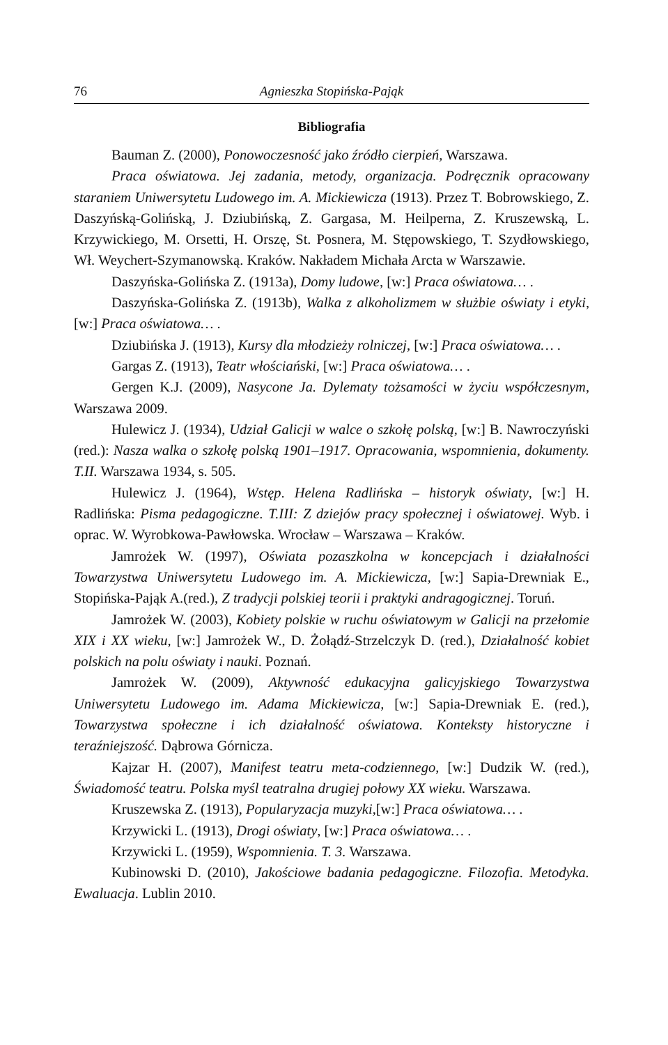76 Agnieszka Stopińska-Pająk
Bibliografia
Bauman Z. (2000), Ponowoczesność jako źródło cierpień, Warszawa.
Praca oświatowa. Jej zadania, metody, organizacja. Podręcznik opracowany staraniem Uniwersytetu Ludowego im. A. Mickiewicza (1913). Przez T. Bobrowskiego, Z. Daszyńską-Golińską, J. Dziubińską, Z. Gargasa, M. Heilperna, Z. Kruszewską, L. Krzywickiego, M. Orsetti, H. Orszę, St. Posnera, M. Stępowskiego, T. Szydłowskiego, Wł. Weychert-Szymanowską. Kraków. Nakładem Michała Arcta w Warszawie.
Daszyńska-Golińska Z. (1913a), Domy ludowe, [w:] Praca oświatowa… .
Daszyńska-Golińska Z. (1913b), Walka z alkoholizmem w służbie oświaty i etyki, [w:] Praca oświatowa… .
Dziubińska J. (1913), Kursy dla młodzieży rolniczej, [w:] Praca oświatowa… .
Gargas Z. (1913), Teatr włościański, [w:] Praca oświatowa… .
Gergen K.J. (2009), Nasycone Ja. Dylematy tożsamości w życiu współczesnym, Warszawa 2009.
Hulewicz J. (1934), Udział Galicji w walce o szkołę polską, [w:] B. Nawroczyński (red.): Nasza walka o szkołę polską 1901–1917. Opracowania, wspomnienia, dokumenty. T.II. Warszawa 1934, s. 505.
Hulewicz J. (1964), Wstęp. Helena Radlińska – historyk oświaty, [w:] H. Radlińska: Pisma pedagogiczne. T.III: Z dziejów pracy społecznej i oświatowej. Wyb. i oprac. W. Wyrobkowa-Pawłowska. Wrocław – Warszawa – Kraków.
Jamrożek W. (1997), Oświata pozaszkolna w koncepcjach i działalności Towarzystwa Uniwersytetu Ludowego im. A. Mickiewicza, [w:] Sapia-Drewniak E., Stopińska-Pająk A.(red.), Z tradycji polskiej teorii i praktyki andragogicznej. Toruń.
Jamrożek W. (2003), Kobiety polskie w ruchu oświatowym w Galicji na przełomie XIX i XX wieku, [w:] Jamrożek W., D. Żołądź-Strzelczyk D. (red.), Działalność kobiet polskich na polu oświaty i nauki. Poznań.
Jamrożek W. (2009), Aktywność edukacyjna galicyjskiego Towarzystwa Uniwersytetu Ludowego im. Adama Mickiewicza, [w:] Sapia-Drewniak E. (red.), Towarzystwa społeczne i ich działalność oświatowa. Konteksty historyczne i teraźniejszość. Dąbrowa Górnicza.
Kajzar H. (2007), Manifest teatru meta-codziennego, [w:] Dudzik W. (red.), Świadomość teatru. Polska myśl teatralna drugiej połowy XX wieku. Warszawa.
Kruszewska Z. (1913), Popularyzacja muzyki,[w:] Praca oświatowa… .
Krzywicki L. (1913), Drogi oświaty, [w:] Praca oświatowa… .
Krzywicki L. (1959), Wspomnienia. T. 3. Warszawa.
Kubinowski D. (2010), Jakościowe badania pedagogiczne. Filozofia. Metodyka. Ewaluacja. Lublin 2010.